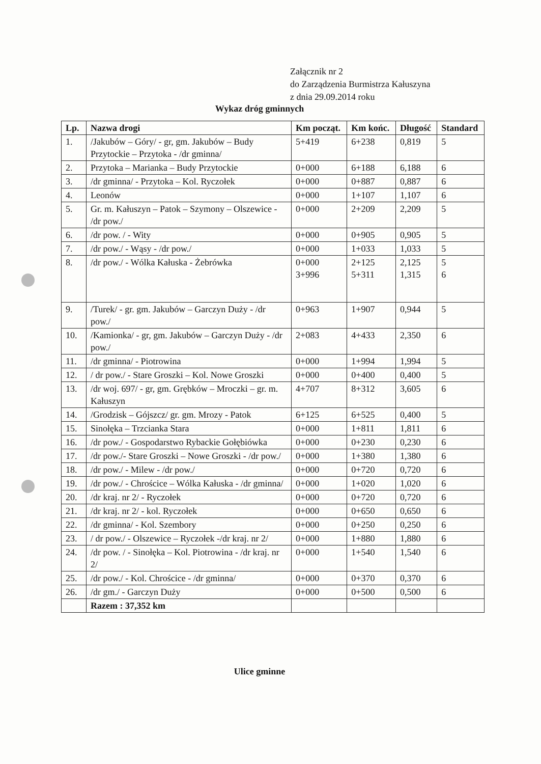Załącznik nr 2
do Zarządzenia Burmistrza Kałuszyna
z dnia 29.09.2014 roku
Wykaz dróg gminnych
| Lp. | Nazwa drogi | Km począt. | Km końc. | Długość | Standard |
| --- | --- | --- | --- | --- | --- |
| 1. | /Jakubów – Góry/ - gr, gm. Jakubów – Budy Przytockie – Przytoka - /dr gminna/ | 5+419 | 6+238 | 0,819 | 5 |
| 2. | Przytoka – Marianka – Budy Przytockie | 0+000 | 6+188 | 6,188 | 6 |
| 3. | /dr gminna/ - Przytoka – Kol. Ryczołek | 0+000 | 0+887 | 0,887 | 6 |
| 4. | Leonów | 0+000 | 1+107 | 1,107 | 6 |
| 5. | Gr. m. Kałuszyn – Patok – Szymony – Olszewice - /dr pow./ | 0+000 | 2+209 | 2,209 | 5 |
| 6. | /dr pow. / - Wity | 0+000 | 0+905 | 0,905 | 5 |
| 7. | /dr pow./ - Wąsy - /dr pow./ | 0+000 | 1+033 | 1,033 | 5 |
| 8. | /dr pow./ - Wólka Kałuska - Żebrówka | 0+000 3+996 | 2+125 5+311 | 2,125 1,315 | 5 6 |
| 9. | /Turek/ - gr. gm. Jakubów – Garczyn Duży - /dr pow./ | 0+963 | 1+907 | 0,944 | 5 |
| 10. | /Kamionka/ - gr, gm. Jakubów – Garczyn Duży - /dr pow./ | 2+083 | 4+433 | 2,350 | 6 |
| 11. | /dr gminna/ - Piotrowina | 0+000 | 1+994 | 1,994 | 5 |
| 12. | / dr pow./ - Stare Groszki – Kol. Nowe Groszki | 0+000 | 0+400 | 0,400 | 5 |
| 13. | /dr woj. 697/ - gr, gm. Grębków – Mroczki – gr. m. Kałuszyn | 4+707 | 8+312 | 3,605 | 6 |
| 14. | /Grodzisk – Gójszcz/ gr. gm. Mrozy - Patok | 6+125 | 6+525 | 0,400 | 5 |
| 15. | Sinołęka – Trzcianka Stara | 0+000 | 1+811 | 1,811 | 6 |
| 16. | /dr pow./ - Gospodarstwo Rybackie Gołębiówka | 0+000 | 0+230 | 0,230 | 6 |
| 17. | /dr pow./- Stare Groszki – Nowe Groszki - /dr pow./ | 0+000 | 1+380 | 1,380 | 6 |
| 18. | /dr pow./ - Milew - /dr pow./ | 0+000 | 0+720 | 0,720 | 6 |
| 19. | /dr pow./ - Chrościce – Wólka Kałuska - /dr gminna/ | 0+000 | 1+020 | 1,020 | 6 |
| 20. | /dr kraj. nr 2/ - Ryczołek | 0+000 | 0+720 | 0,720 | 6 |
| 21. | /dr kraj. nr 2/ - kol. Ryczołek | 0+000 | 0+650 | 0,650 | 6 |
| 22. | /dr gminna/ - Kol. Szembory | 0+000 | 0+250 | 0,250 | 6 |
| 23. | / dr pow./ - Olszewice – Ryczołek -/dr kraj. nr 2/ | 0+000 | 1+880 | 1,880 | 6 |
| 24. | /dr pow. / - Sinołęka – Kol. Piotrowina - /dr kraj. nr 2/ | 0+000 | 1+540 | 1,540 | 6 |
| 25. | /dr pow./ - Kol. Chrościce - /dr gminna/ | 0+000 | 0+370 | 0,370 | 6 |
| 26. | /dr gm./ - Garczyn Duży | 0+000 | 0+500 | 0,500 | 6 |
| | Razem : 37,352 km | | | | |
Ulice gminne